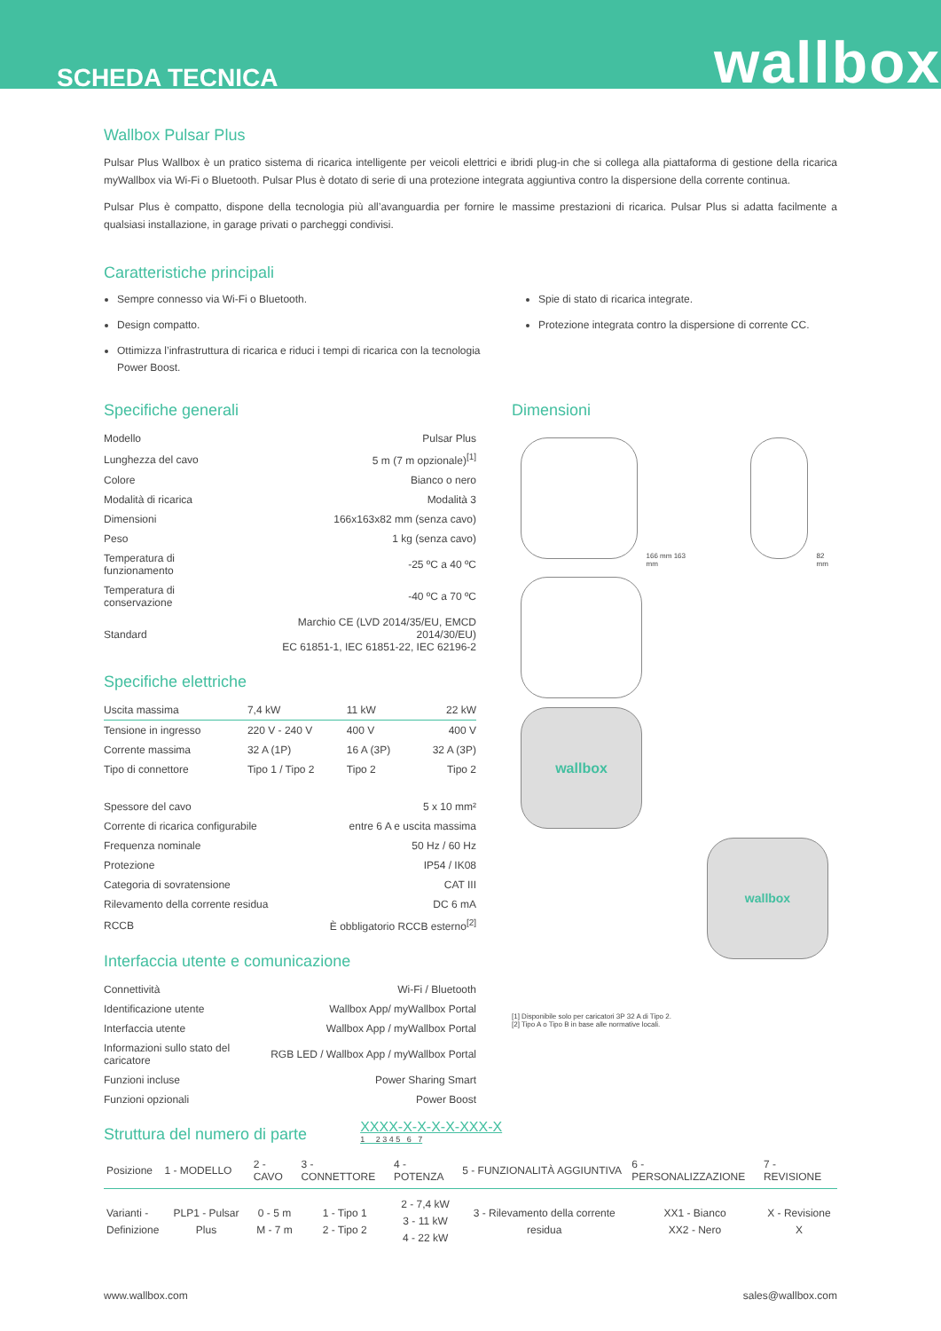SCHEDA TECNICA wallbox
Wallbox Pulsar Plus
Pulsar Plus Wallbox è un pratico sistema di ricarica intelligente per veicoli elettrici e ibridi plug-in che si collega alla piattaforma di gestione della ricarica myWallbox via Wi-Fi o Bluetooth. Pulsar Plus è dotato di serie di una protezione integrata aggiuntiva contro la dispersione della corrente continua.
Pulsar Plus è compatto, dispone della tecnologia più all’avanguardia per fornire le massime prestazioni di ricarica. Pulsar Plus si adatta facilmente a qualsiasi installazione, in garage privati o parcheggi condivisi.
Caratteristiche principali
Sempre connesso via Wi-Fi o Bluetooth.
Design compatto.
Ottimizza l’infrastruttura di ricarica e riduci i tempi di ricarica con la tecnologia Power Boost.
Spie di stato di ricarica integrate.
Protezione integrata contro la dispersione di corrente CC.
Specifiche generali
| Modello | Pulsar Plus |
| Lunghezza del cavo | 5 m (7 m opzionale)<sup>[1]</sup> |
| Colore | Bianco o nero |
| Modalità di ricarica | Modalità 3 |
| Dimensioni | 166x163x82 mm (senza cavo) |
| Peso | 1 kg (senza cavo) |
| Temperatura di funzionamento | -25 ºC a 40 ºC |
| Temperatura di conservazione | -40 ºC a 70 ºC |
| Standard | Marchio CE (LVD 2014/35/EU, EMCD 2014/30/EU) EC 61851-1, IEC 61851-22, IEC 62196-2 |
Specifiche elettriche
| Uscita massima | 7,4 kW | 11 kW | 22 kW |
| --- | --- | --- | --- |
| Tensione in ingresso | 220 V - 240 V | 400 V | 400 V |
| Corrente massima | 32 A (1P) | 16 A (3P) | 32 A (3P) |
| Tipo di connettore | Tipo 1 / Tipo 2 | Tipo 2 | Tipo 2 |
| Spessore del cavo | 5 x 10 mm² |
| Corrente di ricarica configurabile | entre 6 A e uscita massima |
| Frequenza nominale | 50 Hz / 60 Hz |
| Protezione | IP54 / IK08 |
| Categoria di sovratensione | CAT III |
| Rilevamento della corrente residua | DC 6 mA |
| RCCB | È obbligatorio RCCB esterno<sup>[2]</sup> |
Interfaccia utente e comunicazione
| Connettività | Wi-Fi / Bluetooth |
| Identificazione utente | Wallbox App/ myWallbox Portal |
| Interfaccia utente | Wallbox App / myWallbox Portal |
| Informazioni sullo stato del caricatore | RGB LED / Wallbox App / myWallbox Portal |
| Funzioni incluse | Power Sharing Smart |
| Funzioni opzionali | Power Boost |
Dimensioni
166 mm 163 mm
82 mm
wallbox
wallbox
[1] Disponibile solo per caricatori 3P 32 A di Tipo 2.
[2] Tipo A o Tipo B in base alle normative locali.
Struttura del numero di parte
XXXX-X-X-X-X-XXX-X
1 2 3 4 5 6 7
| Posizione | 1 - MODELLO | 2 - CAVO | 3 - CONNETTORE | 4 - POTENZA | 5 - FUNZIONALITÀ AGGIUNTIVA | 6 - PERSONALIZZAZIONE | 7 - REVISIONE |
| --- | --- | --- | --- | --- | --- | --- | --- |
| Varianti - Definizione | PLP1 - Pulsar Plus | 0 - 5 m M - 7 m | 1 - Tipo 1 2 - Tipo 2 | 2 - 7,4 kW 3 - 11 kW 4 - 22 kW | 3 - Rilevamento della corrente residua | XX1 - Bianco XX2 - Nero | X - Revisione X |
www.wallbox.com sales@wallbox.com